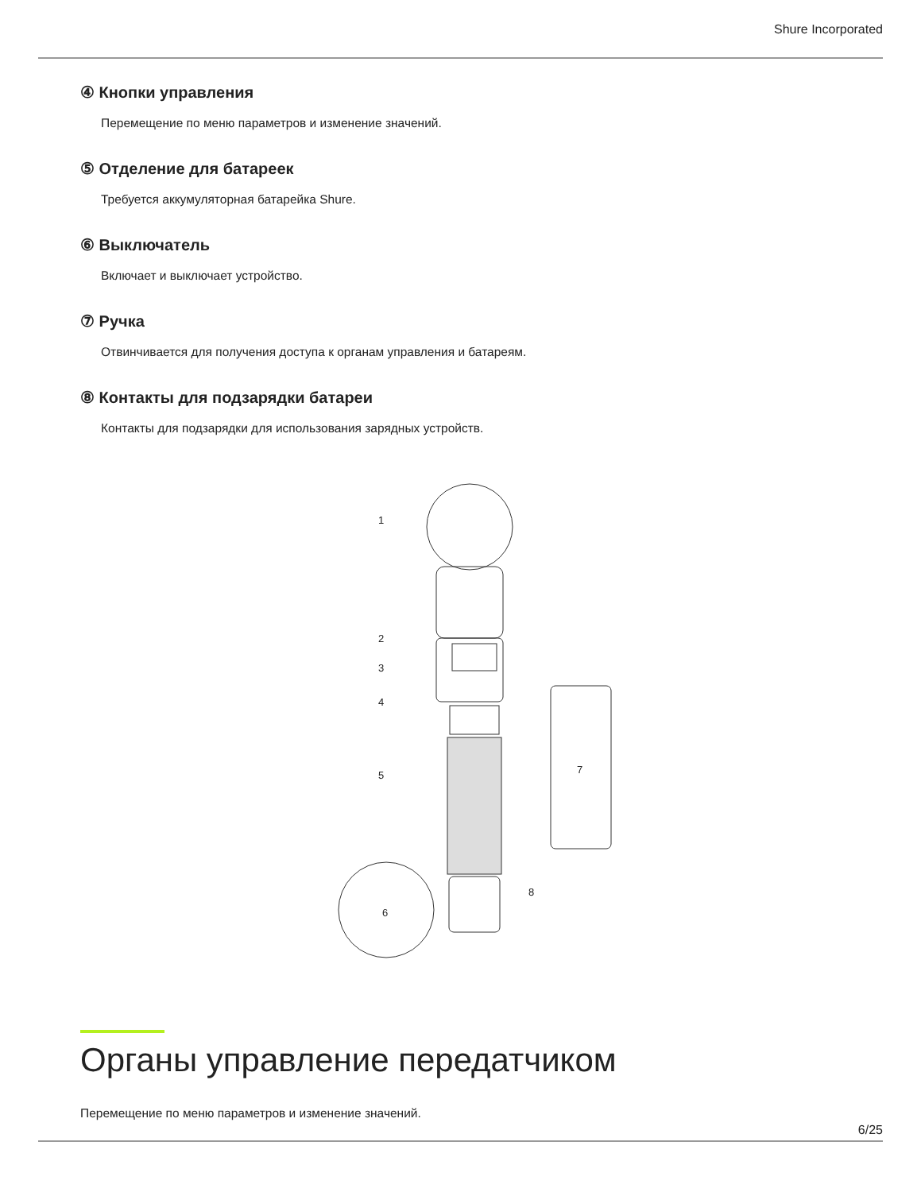Shure Incorporated
④ Кнопки управления
Перемещение по меню параметров и изменение значений.
⑤ Отделение для батареек
Требуется аккумуляторная батарейка Shure.
⑥ Выключатель
Включает и выключает устройство.
⑦ Ручка
Отвинчивается для получения доступа к органам управления и батареям.
⑧ Контакты для подзарядки батареи
Контакты для подзарядки для использования зарядных устройств.
1
2
3
4
5
6
7
8
Органы управление передатчиком
Перемещение по меню параметров и изменение значений.
6/25